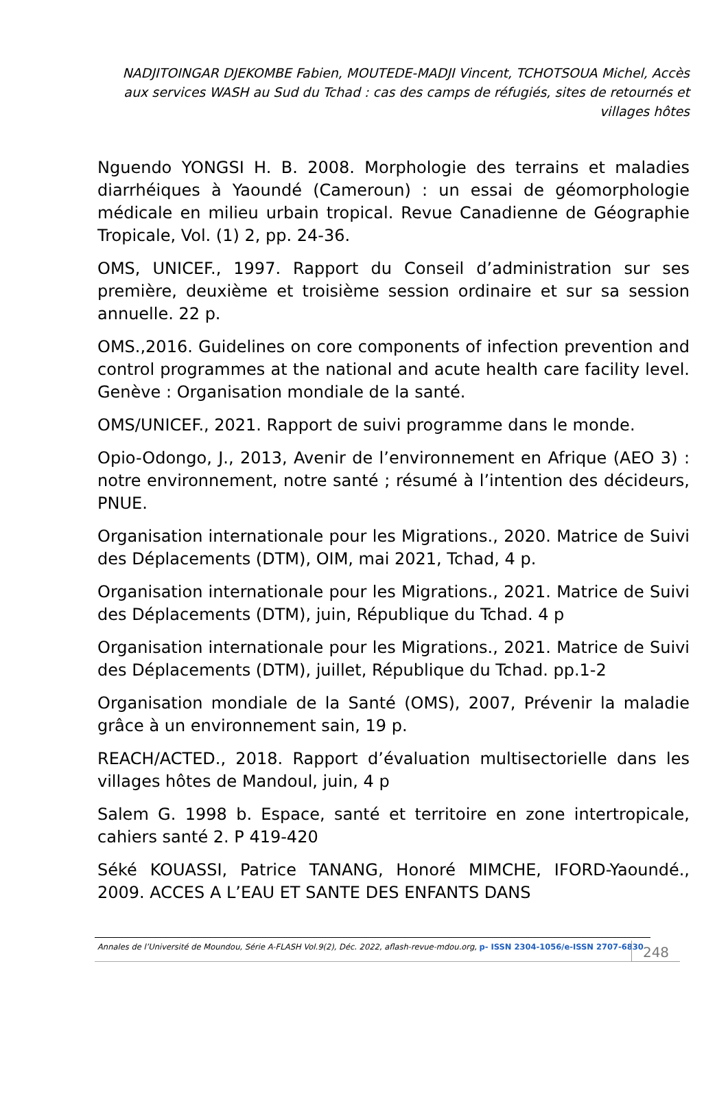NADJITOINGAR DJEKOMBE Fabien, MOUTEDE-MADJI Vincent, TCHOTSOUA Michel, Accès aux services WASH au Sud du Tchad : cas des camps de réfugiés, sites de retournés et villages hôtes
Nguendo YONGSI H. B. 2008. Morphologie des terrains et maladies diarrhéiques à Yaoundé (Cameroun) : un essai de géomorphologie médicale en milieu urbain tropical. Revue Canadienne de Géographie Tropicale, Vol. (1) 2, pp. 24-36.
OMS, UNICEF., 1997. Rapport du Conseil d’administration sur ses première, deuxième et troisième session ordinaire et sur sa session annuelle. 22 p.
OMS.,2016. Guidelines on core components of infection prevention and control programmes at the national and acute health care facility level. Genève : Organisation mondiale de la santé.
OMS/UNICEF., 2021. Rapport de suivi programme dans le monde.
Opio-Odongo, J., 2013, Avenir de l’environnement en Afrique (AEO 3) : notre environnement, notre santé ; résumé à l’intention des décideurs, PNUE.
Organisation internationale pour les Migrations., 2020. Matrice de Suivi des Déplacements (DTM), OIM, mai 2021, Tchad, 4 p.
Organisation internationale pour les Migrations., 2021. Matrice de Suivi des Déplacements (DTM), juin, République du Tchad. 4 p
Organisation internationale pour les Migrations., 2021. Matrice de Suivi des Déplacements (DTM), juillet, République du Tchad. pp.1-2
Organisation mondiale de la Santé (OMS), 2007, Prévenir la maladie grâce à un environnement sain, 19 p.
REACH/ACTED., 2018. Rapport d’évaluation multisectorielle dans les villages hôtes de Mandoul, juin, 4 p
Salem G. 1998 b. Espace, santé et territoire en zone intertropicale, cahiers santé 2. P 419-420
Séké KOUASSI, Patrice TANANG, Honoré MIMCHE, IFORD-Yaoundé., 2009. ACCES A L’EAU ET SANTE DES ENFANTS DANS
Annales de l’Université de Moundou, Série A-FLASH Vol.9(2), Déc. 2022, aflash-revue-mdou.org, p- ISSN 2304-1056/e-ISSN 2707-6830
248